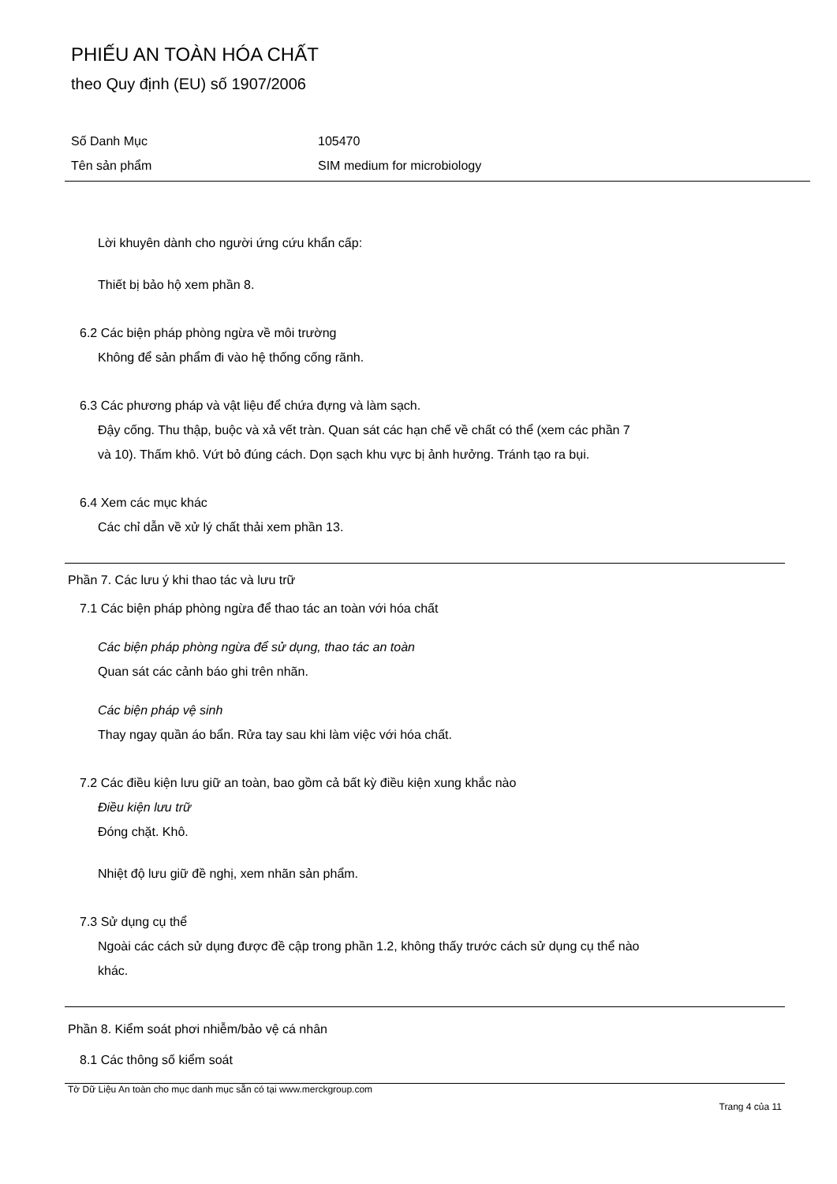PHIẾU AN TOÀN HÓA CHẤT
theo Quy định (EU) số 1907/2006
Số Danh Mục 105470
Tên sản phẩm SIM medium for microbiology
Lời khuyên dành cho người ứng cứu khẩn cấp:
Thiết bị bảo hộ xem phần 8.
6.2 Các biện pháp phòng ngừa về môi trường
Không để sản phẩm đi vào hệ thống cống rãnh.
6.3 Các phương pháp và vật liệu để chứa đựng và làm sạch.
Đậy cống. Thu thập, buộc và xả vết tràn. Quan sát các hạn chế về chất có thể (xem các phần 7
và 10). Thấm khô. Vứt bỏ đúng cách. Dọn sạch khu vực bị ảnh hưởng. Tránh tạo ra bụi.
6.4 Xem các mục khác
Các chỉ dẫn về xử lý chất thải xem phần 13.
Phần 7. Các lưu ý khi thao tác và lưu trữ
7.1 Các biện pháp phòng ngừa để thao tác an toàn với hóa chất
Các biện pháp phòng ngừa để sử dụng, thao tác an toàn
Quan sát các cảnh báo ghi trên nhãn.
Các biện pháp vệ sinh
Thay ngay quần áo bẩn. Rửa tay sau khi làm việc với hóa chất.
7.2 Các điều kiện lưu giữ an toàn, bao gồm cả bất kỳ điều kiện xung khắc nào
Điều kiện lưu trữ
Đóng chặt. Khô.
Nhiệt độ lưu giữ đề nghị, xem nhãn sản phẩm.
7.3 Sử dụng cụ thể
Ngoài các cách sử dụng được đề cập trong phần 1.2, không thấy trước cách sử dụng cụ thể nào
khác.
Phần 8. Kiểm soát phơi nhiễm/bảo vệ cá nhân
8.1 Các thông số kiểm soát
Tờ Dữ Liệu An toàn cho mục danh mục sẵn có tại www.merckgroup.com
Trang 4 của 11